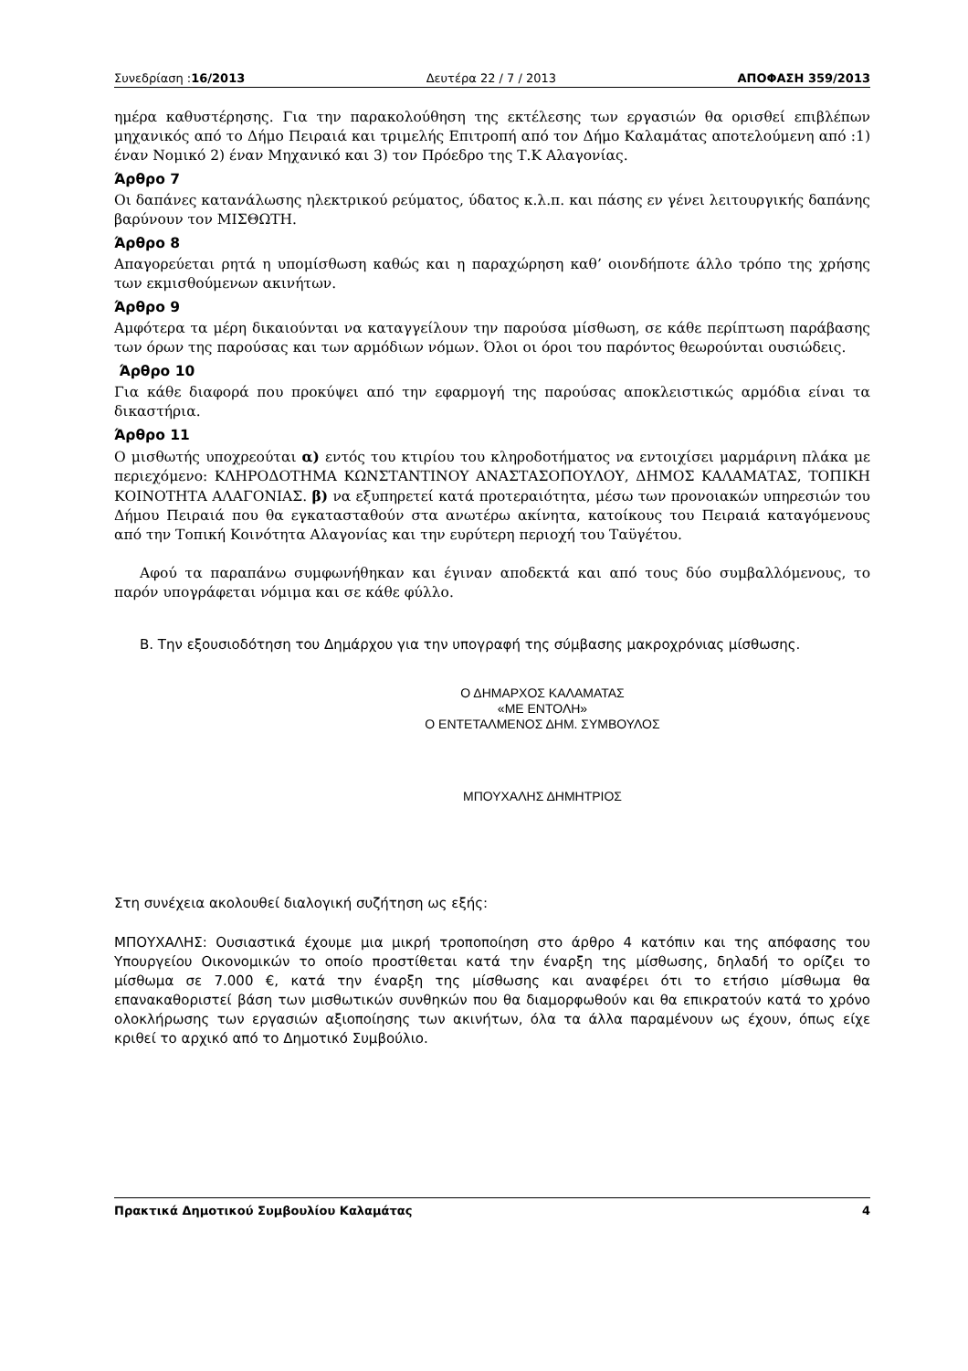Συνεδρίαση :16/2013 Δευτέρα 22 / 7 / 2013 ΑΠΟΦΑΣΗ 359/2013
ημέρα καθυστέρησης. Για την παρακολούθηση της εκτέλεσης των εργασιών θα ορισθεί επιβλέπων μηχανικός από το Δήμο Πειραιά και τριμελής Επιτροπή από τον Δήμο Καλαμάτας αποτελούμενη από :1) έναν Νομικό 2) έναν Μηχανικό και 3) τον Πρόεδρο της Τ.Κ Αλαγονίας.
Άρθρο 7
Οι δαπάνες κατανάλωσης ηλεκτρικού ρεύματος, ύδατος κ.λ.π. και πάσης εν γένει λειτουργικής δαπάνης βαρύνουν τον ΜΙΣΘΩΤΗ.
Άρθρο 8
Απαγορεύεται ρητά η υπομίσθωση καθώς και η παραχώρηση καθ’ οιονδήποτε άλλο τρόπο της χρήσης των εκμισθούμενων ακινήτων.
Άρθρο 9
Αμφότερα τα μέρη δικαιούνται να καταγγείλουν την παρούσα μίσθωση, σε κάθε περίπτωση παράβασης των όρων της παρούσας και των αρμόδιων νόμων. Όλοι οι όροι του παρόντος θεωρούνται ουσιώδεις.
Άρθρο 10
Για κάθε διαφορά που προκύψει από την εφαρμογή της παρούσας αποκλειστικώς αρμόδια είναι τα δικαστήρια.
Άρθρο 11
Ο μισθωτής υποχρεούται α) εντός του κτιρίου του κληροδοτήματος να εντοιχίσει μαρμάρινη πλάκα με περιεχόμενο: ΚΛΗΡΟΔΟΤΗΜΑ ΚΩΝΣΤΑΝΤΙΝΟΥ ΑΝΑΣΤΑΣΟΠΟΥΛΟΥ, ΔΗΜΟΣ ΚΑΛΑΜΑΤΑΣ, ΤΟΠΙΚΗ ΚΟΙΝΟΤΗΤΑ ΑΛΑΓΟΝΙΑΣ. β) να εξυπηρετεί κατά προτεραιότητα, μέσω των προνοιακών υπηρεσιών του Δήμου Πειραιά που θα εγκατασταθούν στα ανωτέρω ακίνητα, κατοίκους του Πειραιά καταγόμενους από την Τοπική Κοινότητα Αλαγονίας και την ευρύτερη περιοχή του Ταϋγέτου.
Αφού τα παραπάνω συμφωνήθηκαν και έγιναν αποδεκτά και από τους δύο συμβαλλόμενους, το παρόν υπογράφεται νόμιμα και σε κάθε φύλλο.
Β. Την εξουσιοδότηση του Δημάρχου για την υπογραφή της σύμβασης μακροχρόνιας μίσθωσης.
Ο ΔΗΜΑΡΧΟΣ ΚΑΛΑΜΑΤΑΣ
«ΜΕ ΕΝΤΟΛΗ»
Ο ΕΝΤΕΤΑΛΜΕΝΟΣ ΔΗΜ. ΣΥΜΒΟΥΛΟΣ
ΜΠΟΥΧΑΛΗΣ ΔΗΜΗΤΡΙΟΣ
Στη συνέχεια ακολουθεί διαλογική συζήτηση ως εξής:
ΜΠΟΥΧΑΛΗΣ: Ουσιαστικά έχουμε μια μικρή τροποποίηση στο άρθρο 4 κατόπιν και της απόφασης του Υπουργείου Οικονομικών το οποίο προστίθεται κατά την έναρξη της μίσθωσης, δηλαδή το ορίζει το μίσθωμα σε 7.000 €, κατά την έναρξη της μίσθωσης και αναφέρει ότι το ετήσιο μίσθωμα θα επανακαθοριστεί βάση των μισθωτικών συνθηκών που θα διαμορφωθούν και θα επικρατούν κατά το χρόνο ολοκλήρωσης των εργασιών αξιοποίησης των ακινήτων, όλα τα άλλα παραμένουν ως έχουν, όπως είχε κριθεί το αρχικό από το Δημοτικό Συμβούλιο.
Πρακτικά Δημοτικού Συμβουλίου Καλαμάτας 4